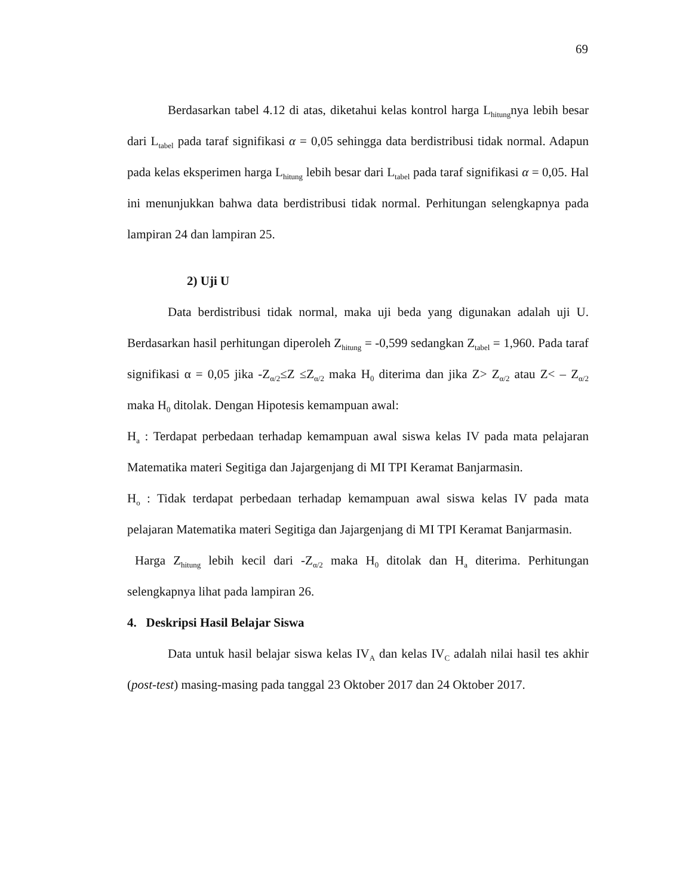69
Berdasarkan tabel 4.12 di atas, diketahui kelas kontrol harga L<sub>hitung</sub>nya lebih besar dari L<sub>tabel</sub> pada taraf signifikasi α = 0,05 sehingga data berdistribusi tidak normal. Adapun pada kelas eksperimen harga L<sub>hitung</sub> lebih besar dari L<sub>tabel</sub> pada taraf signifikasi α = 0,05. Hal ini menunjukkan bahwa data berdistribusi tidak normal. Perhitungan selengkapnya pada lampiran 24 dan lampiran 25.
2) Uji U
Data berdistribusi tidak normal, maka uji beda yang digunakan adalah uji U. Berdasarkan hasil perhitungan diperoleh Z<sub>hitung</sub> = -0,599 sedangkan Z<sub>tabel</sub> = 1,960. Pada taraf signifikasi α = 0,05 jika -Z<sub>α/2</sub>≤Z ≤Z<sub>α/2</sub> maka H<sub>0</sub> diterima dan jika Z> Z<sub>α/2</sub> atau Z< – Z<sub>α/2</sub> maka H<sub>0</sub> ditolak. Dengan Hipotesis kemampuan awal:
H<sub>a</sub> : Terdapat perbedaan terhadap kemampuan awal siswa kelas IV pada mata pelajaran Matematika materi Segitiga dan Jajargenjang di MI TPI Keramat Banjarmasin.
H<sub>o</sub> : Tidak terdapat perbedaan terhadap kemampuan awal siswa kelas IV pada mata pelajaran Matematika materi Segitiga dan Jajargenjang di MI TPI Keramat Banjarmasin.
Harga Z<sub>hitung</sub> lebih kecil dari -Z<sub>α/2</sub> maka H<sub>0</sub> ditolak dan H<sub>a</sub> diterima. Perhitungan selengkapnya lihat pada lampiran 26.
4. Deskripsi Hasil Belajar Siswa
Data untuk hasil belajar siswa kelas IV<sub>A</sub> dan kelas IV<sub>C</sub> adalah nilai hasil tes akhir (post-test) masing-masing pada tanggal 23 Oktober 2017 dan 24 Oktober 2017.